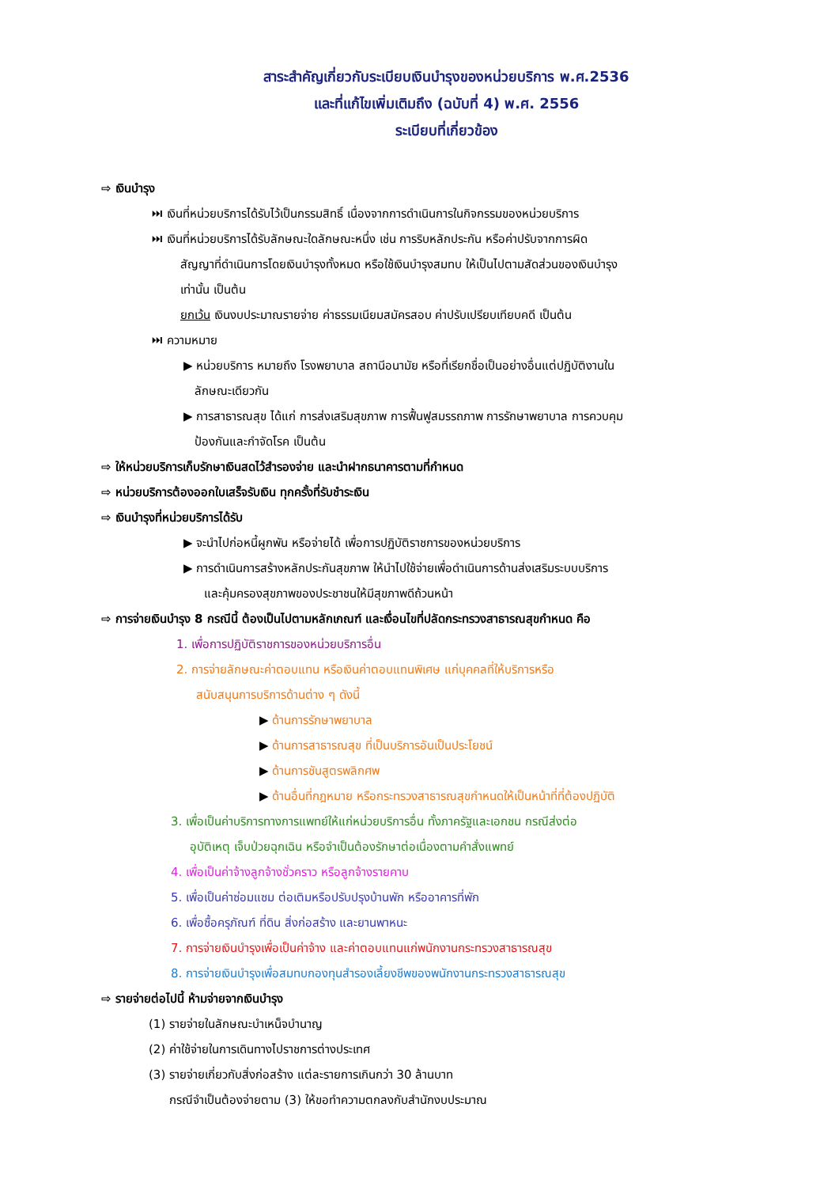สาระสำคัญเกี่ยวกับระเบียบเงินบำรุงของหน่วยบริการ พ.ศ.2536
และที่แก้ไขเพิ่มเติมถึง (ฉบับที่ 4) พ.ศ. 2556
ระเบียบที่เกี่ยวข้อง
⇨ เงินบำรุง
⏭ เงินที่หน่วยบริการได้รับไว้เป็นกรรมสิทธิ์ เนื่องจากการดำเนินการในกิจกรรมของหน่วยบริการ
⏭ เงินที่หน่วยบริการได้รับลักษณะใดลักษณะหนึ่ง เช่น การริบหลักประกัน หรือค่าปรับจากการผิด
สัญญาที่ดำเนินการโดยเงินบำรุงทั้งหมด หรือใช้เงินบำรุงสมทบ ให้เป็นไปตามสัดส่วนของเงินบำรุง
เท่านั้น เป็นต้น
ยกเว้น เงินงบประมาณรายจ่าย ค่าธรรมเนียมสมัครสอบ ค่าปรับเปรียบเทียบคดี เป็นต้น
⏭ ความหมาย
▶ หน่วยบริการ หมายถึง โรงพยาบาล สถานีอนามัย หรือที่เรียกชื่อเป็นอย่างอื่นแต่ปฏิบัติงานใน
ลักษณะเดียวกัน
▶ การสาธารณสุข ได้แก่ การส่งเสริมสุขภาพ การฟื้นฟูสมรรถภาพ การรักษาพยาบาล การควบคุม
ป้องกันและกำจัดโรค เป็นต้น
⇨ ให้หน่วยบริการเก็บรักษาเงินสดไว้สำรองจ่าย และนำฝากธนาคารตามที่กำหนด
⇨ หน่วยบริการต้องออกใบเสร็จรับเงิน ทุกครั้งที่รับชำระเงิน
⇨ เงินบำรุงที่หน่วยบริการได้รับ
▶ จะนำไปก่อหนี้ผูกพัน หรือจ่ายได้ เพื่อการปฏิบัติราชการของหน่วยบริการ
▶ การดำเนินการสร้างหลักประกันสุขภาพ ให้นำไปใช้จ่ายเพื่อดำเนินการด้านส่งเสริมระบบบริการ
และคุ้มครองสุขภาพของประชาชนให้มีสุขภาพดีถ้วนหน้า
⇨ การจ่ายเงินบำรุง 8 กรณีนี้ ต้องเป็นไปตามหลักเกณฑ์ และเงื่อนไขที่ปลัดกระทรวงสาธารณสุขกำหนด คือ
1. เพื่อการปฏิบัติราชการของหน่วยบริการอื่น
2. การจ่ายลักษณะค่าตอบแทน หรือเงินค่าตอบแทนพิเศษ แก่บุคคลที่ให้บริการหรือ
สนับสนุนการบริการด้านต่าง ๆ ดังนี้
▶ ด้านการรักษาพยาบาล
▶ ด้านการสาธารณสุข ที่เป็นบริการอันเป็นประโยชน์
▶ ด้านการชันสูตรพลิกศพ
▶ ด้านอื่นที่กฎหมาย หรือกระทรวงสาธารณสุขกำหนดให้เป็นหน้าที่ที่ต้องปฏิบัติ
3. เพื่อเป็นค่าบริการทางการแพทย์ให้แก่หน่วยบริการอื่น ทั้งภาครัฐและเอกชน กรณีส่งต่อ
อุบัติเหตุ เจ็บป่วยฉุกเฉิน หรือจำเป็นต้องรักษาต่อเนื่องตามคำสั่งแพทย์
4. เพื่อเป็นค่าจ้างลูกจ้างชั่วคราว หรือลูกจ้างรายคาบ
5. เพื่อเป็นค่าซ่อมแซม ต่อเติมหรือปรับปรุงบ้านพัก หรืออาคารที่พัก
6. เพื่อซื้อครุภัณฑ์ ที่ดิน สิ่งก่อสร้าง และยานพาหนะ
7. การจ่ายเงินบำรุงเพื่อเป็นค่าจ้าง และค่าตอบแทนแก่พนักงานกระทรวงสาธารณสุข
8. การจ่ายเงินบำรุงเพื่อสมทบกองทุนสำรองเลี้ยงชีพของพนักงานกระทรวงสาธารณสุข
⇨ รายจ่ายต่อไปนี้ ห้ามจ่ายจากเงินบำรุง
(1) รายจ่ายในลักษณะบำเหน็จบำนาญ
(2) ค่าใช้จ่ายในการเดินทางไปราชการต่างประเทศ
(3) รายจ่ายเกี่ยวกับสิ่งก่อสร้าง แต่ละรายการเกินกว่า 30 ล้านบาท
กรณีจำเป็นต้องจ่ายตาม (3) ให้ขอทำความตกลงกับสำนักงบประมาณ